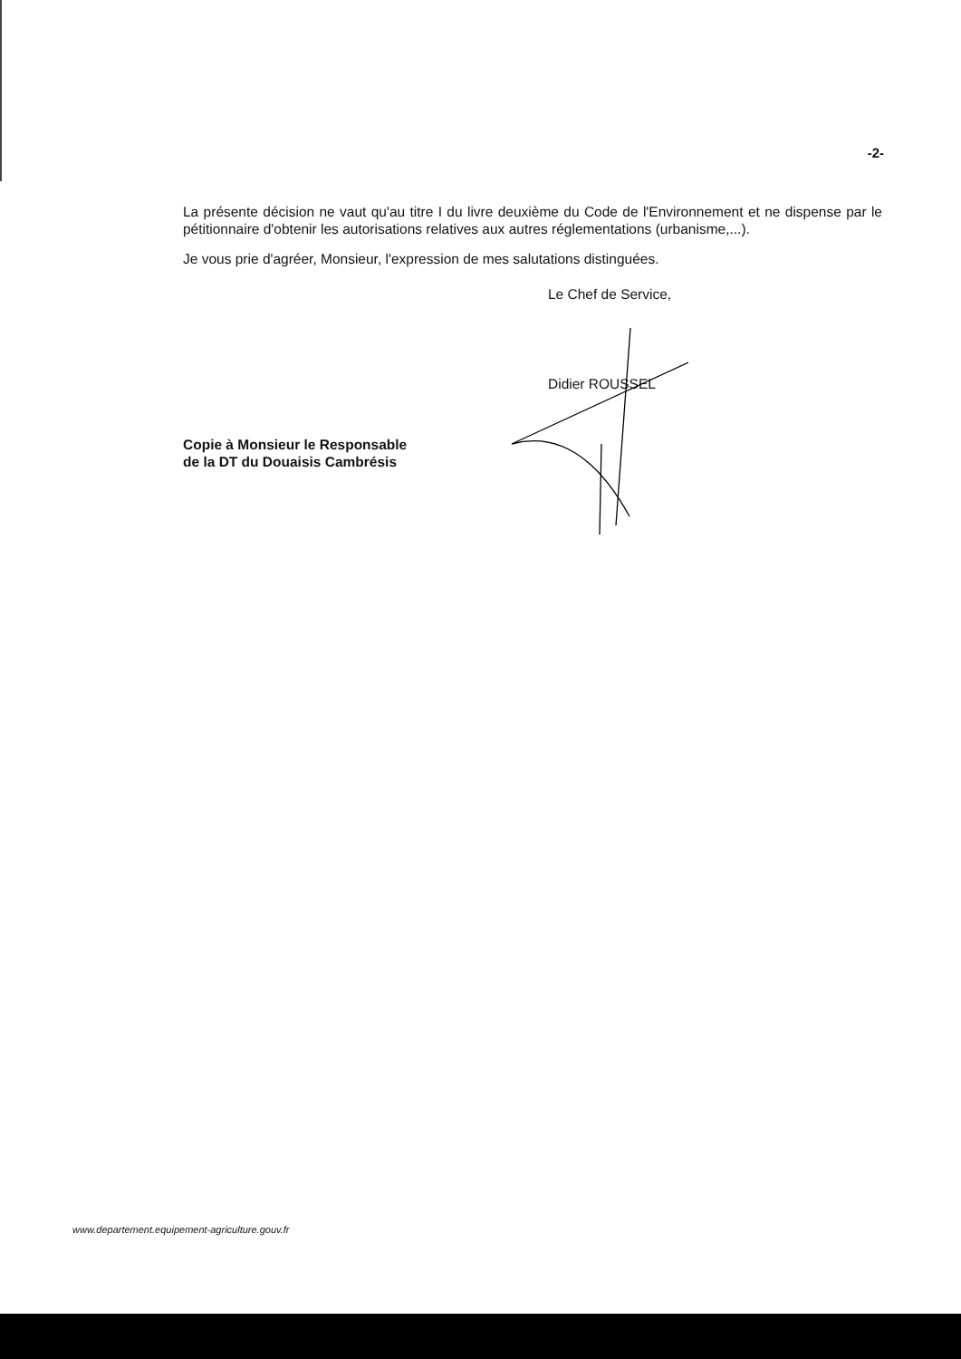-2-
La présente décision ne vaut qu'au titre I du livre deuxième du Code de l'Environnement et ne dispense par le pétitionnaire d'obtenir les autorisations relatives aux autres réglementations (urbanisme,...).
Je vous prie d'agréer, Monsieur, l'expression de mes salutations distinguées.
Le Chef de Service,
Didier ROUSSEL
Copie à Monsieur le Responsable
de la DT du Douaisis Cambrésis
www.departement.equipement-agriculture.gouv.fr